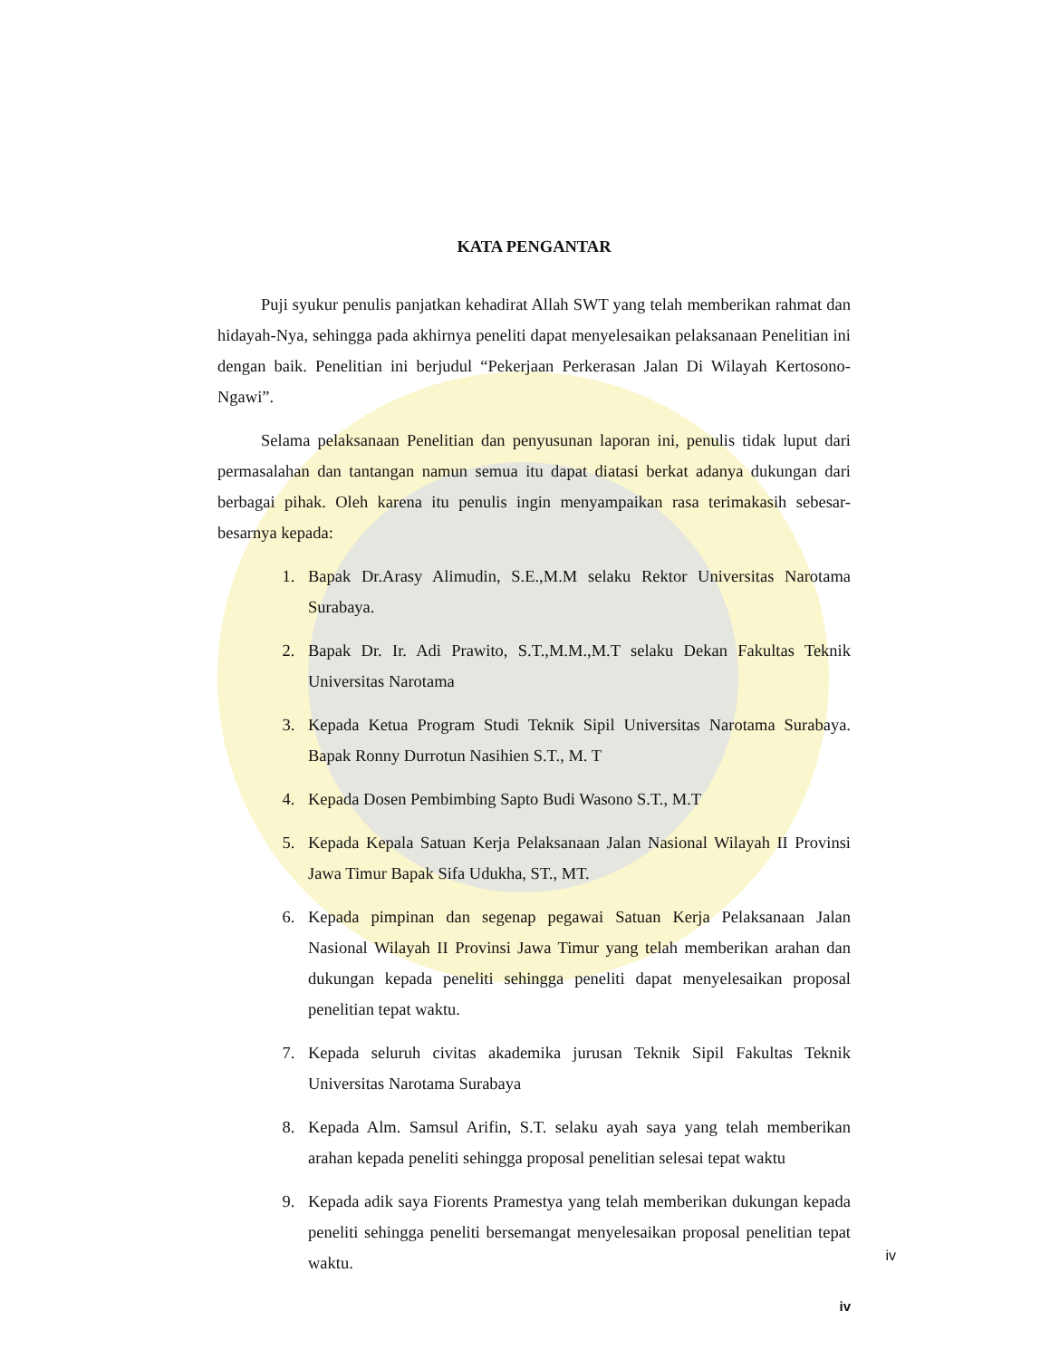KATA PENGANTAR
Puji syukur penulis panjatkan kehadirat Allah SWT yang telah memberikan rahmat dan hidayah-Nya, sehingga pada akhirnya peneliti dapat menyelesaikan pelaksanaan Penelitian ini dengan baik. Penelitian ini berjudul “Pekerjaan Perkerasan Jalan Di Wilayah Kertosono-Ngawi”.
Selama pelaksanaan Penelitian dan penyusunan laporan ini, penulis tidak luput dari permasalahan dan tantangan namun semua itu dapat diatasi berkat adanya dukungan dari berbagai pihak. Oleh karena itu penulis ingin menyampaikan rasa terimakasih sebesar-besarnya kepada:
1. Bapak Dr.Arasy Alimudin, S.E.,M.M selaku Rektor Universitas Narotama Surabaya.
2. Bapak Dr. Ir. Adi Prawito, S.T.,M.M.,M.T selaku Dekan Fakultas Teknik Universitas Narotama
3. Kepada Ketua Program Studi Teknik Sipil Universitas Narotama Surabaya. Bapak Ronny Durrotun Nasihien S.T., M. T
4. Kepada Dosen Pembimbing Sapto Budi Wasono S.T., M.T
5. Kepada Kepala Satuan Kerja Pelaksanaan Jalan Nasional Wilayah II Provinsi Jawa Timur Bapak Sifa Udukha, ST., MT.
6. Kepada pimpinan dan segenap pegawai Satuan Kerja Pelaksanaan Jalan Nasional Wilayah II Provinsi Jawa Timur yang telah memberikan arahan dan dukungan kepada peneliti sehingga peneliti dapat menyelesaikan proposal penelitian tepat waktu.
7. Kepada seluruh civitas akademika jurusan Teknik Sipil Fakultas Teknik Universitas Narotama Surabaya
8. Kepada Alm. Samsul Arifin, S.T. selaku ayah saya yang telah memberikan arahan kepada peneliti sehingga proposal penelitian selesai tepat waktu
9. Kepada adik saya Fiorents Pramestya yang telah memberikan dukungan kepada peneliti sehingga peneliti bersemangat menyelesaikan proposal penelitian tepat waktu.
iv
iv